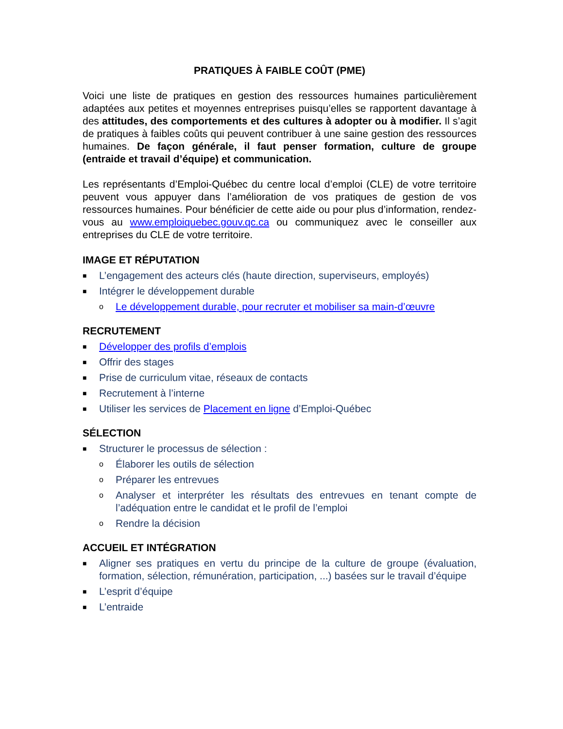PRATIQUES À FAIBLE COÛT (PME)
Voici une liste de pratiques en gestion des ressources humaines particulièrement adaptées aux petites et moyennes entreprises puisqu’elles se rapportent davantage à des attitudes, des comportements et des cultures à adopter ou à modifier. Il s’agit de pratiques à faibles coûts qui peuvent contribuer à une saine gestion des ressources humaines. De façon générale, il faut penser formation, culture de groupe (entraide et travail d’équipe) et communication.
Les représentants d’Emploi-Québec du centre local d’emploi (CLE) de votre territoire peuvent vous appuyer dans l’amélioration de vos pratiques de gestion de vos ressources humaines. Pour bénéficier de cette aide ou pour plus d’information, rendez-vous au www.emploiquebec.gouv.qc.ca ou communiquez avec le conseiller aux entreprises du CLE de votre territoire.
IMAGE ET RÉPUTATION
■ L’engagement des acteurs clés (haute direction, superviseurs, employés)
■ Intégrer le développement durable
o Le développement durable, pour recruter et mobiliser sa main-d’œuvre
RECRUTEMENT
■ Développer des profils d’emplois
■ Offrir des stages
■ Prise de curriculum vitae, réseaux de contacts
■ Recrutement à l’interne
■ Utiliser les services de Placement en ligne d’Emploi-Québec
SÉLECTION
■ Structurer le processus de sélection :
o Élaborer les outils de sélection
o Préparer les entrevues
o Analyser et interpréter les résultats des entrevues en tenant compte de l’adéquation entre le candidat et le profil de l’emploi
o Rendre la décision
ACCUEIL ET INTÉGRATION
■ Aligner ses pratiques en vertu du principe de la culture de groupe (évaluation, formation, sélection, rémunération, participation, ...) basées sur le travail d’équipe
■ L’esprit d’équipe
■ L’entraide